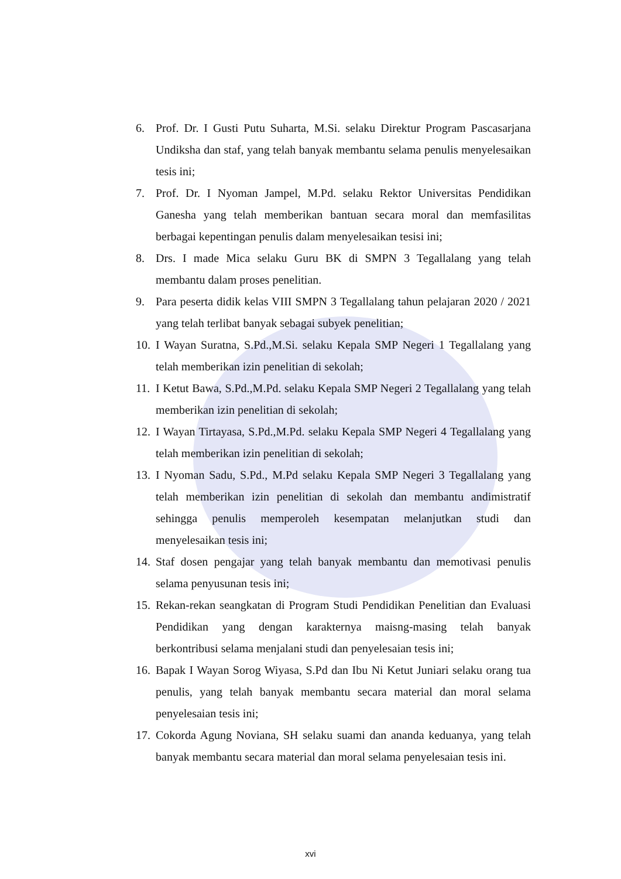6. Prof. Dr. I Gusti Putu Suharta, M.Si. selaku Direktur Program Pascasarjana Undiksha dan staf, yang telah banyak membantu selama penulis menyelesaikan tesis ini;
7. Prof. Dr. I Nyoman Jampel, M.Pd. selaku Rektor Universitas Pendidikan Ganesha yang telah memberikan bantuan secara moral dan memfasilitas berbagai kepentingan penulis dalam menyelesaikan tesisi ini;
8. Drs. I made Mica selaku Guru BK di SMPN 3 Tegallalang yang telah membantu dalam proses penelitian.
9. Para peserta didik kelas VIII SMPN 3 Tegallalang tahun pelajaran 2020 / 2021 yang telah terlibat banyak sebagai subyek penelitian;
10. I Wayan Suratna, S.Pd.,M.Si. selaku Kepala SMP Negeri 1 Tegallalang yang telah memberikan izin penelitian di sekolah;
11. I Ketut Bawa, S.Pd.,M.Pd. selaku Kepala SMP Negeri 2 Tegallalang yang telah memberikan izin penelitian di sekolah;
12. I Wayan Tirtayasa, S.Pd.,M.Pd. selaku Kepala SMP Negeri 4 Tegallalang yang telah memberikan izin penelitian di sekolah;
13. I Nyoman Sadu, S.Pd., M.Pd selaku Kepala SMP Negeri 3 Tegallalang yang telah memberikan izin penelitian di sekolah dan membantu andimistratif sehingga penulis memperoleh kesempatan melanjutkan studi dan menyelesaikan tesis ini;
14. Staf dosen pengajar yang telah banyak membantu dan memotivasi penulis selama penyusunan tesis ini;
15. Rekan-rekan seangkatan di Program Studi Pendidikan Penelitian dan Evaluasi Pendidikan yang dengan karakternya maisng-masing telah banyak berkontribusi selama menjalani studi dan penyelesaian tesis ini;
16. Bapak I Wayan Sorog Wiyasa, S.Pd dan Ibu Ni Ketut Juniari selaku orang tua penulis, yang telah banyak membantu secara material dan moral selama penyelesaian tesis ini;
17. Cokorda Agung Noviana, SH selaku suami dan ananda keduanya, yang telah banyak membantu secara material dan moral selama penyelesaian tesis ini.
xvi